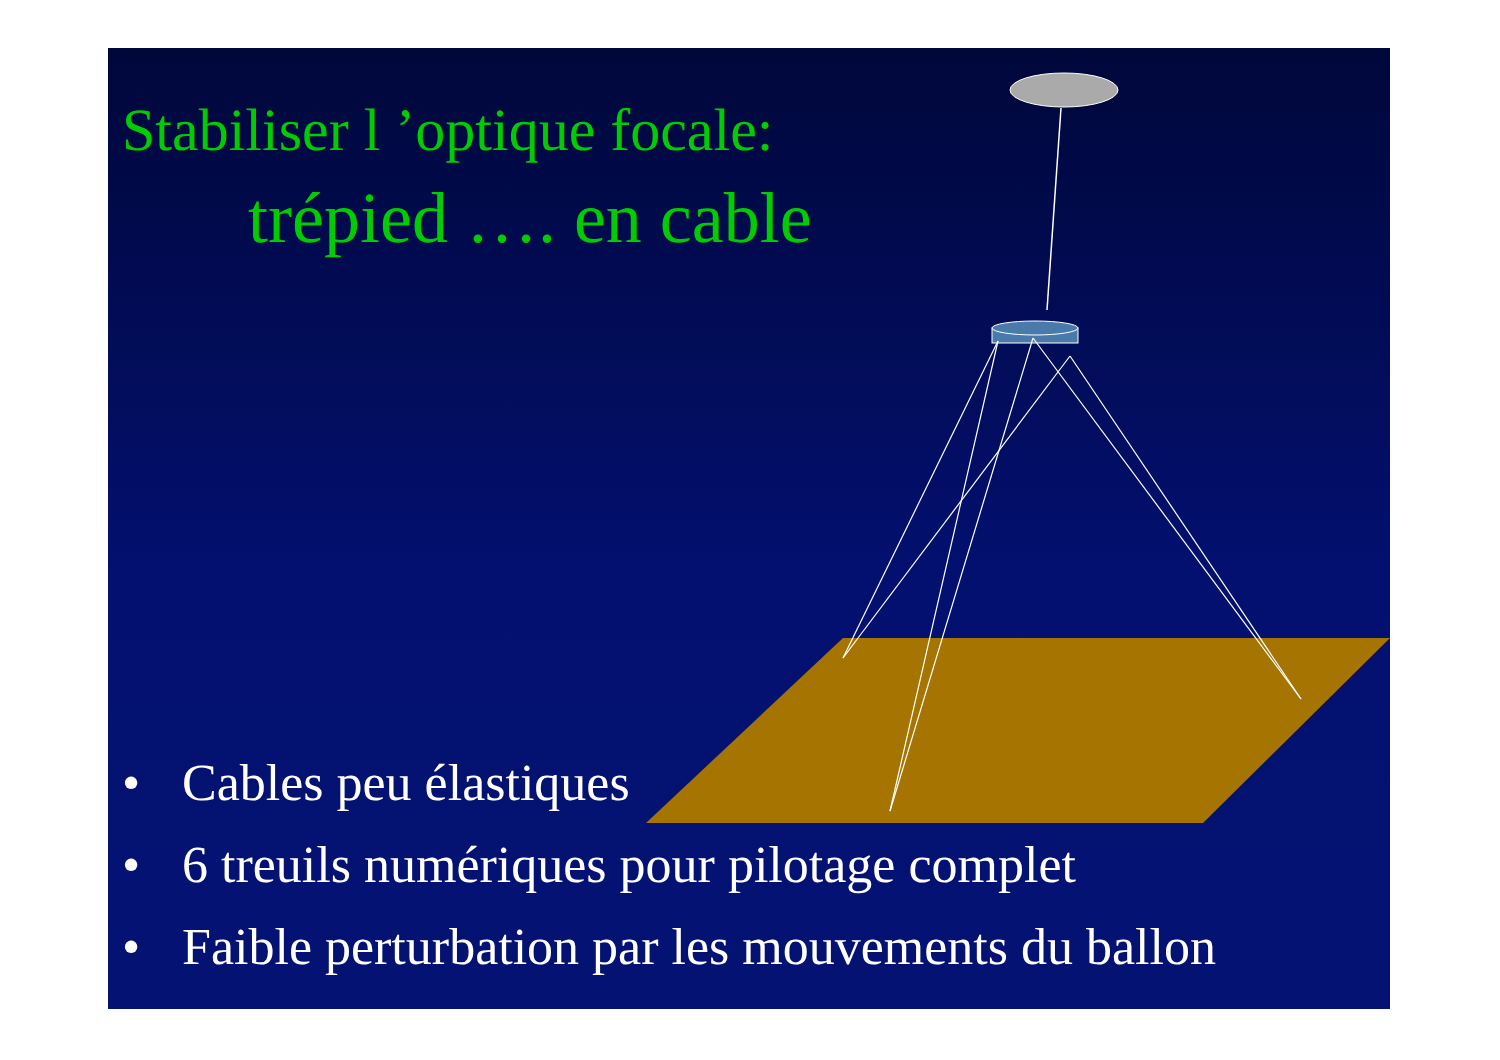Stabiliser l ’optique focale:
trépied …. en cable
• Cables peu élastiques
• 6 treuils numériques pour pilotage complet
• Faible perturbation par les mouvements du ballon